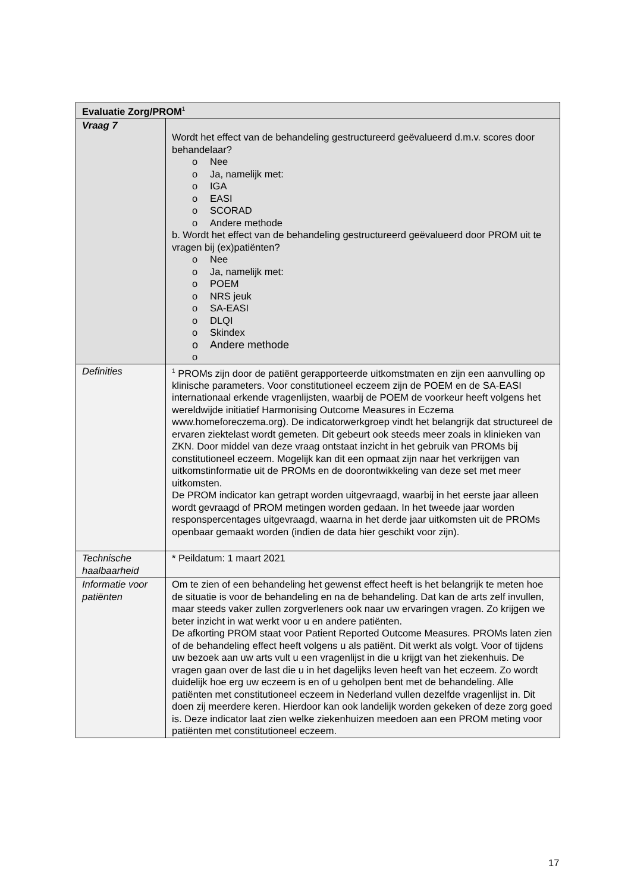| Evaluatie Zorg/PROM<sup>1</sup> | |
| --- | --- |
| Vraag 7 | Wordt het effect van de behandeling gestructureerd geëvalueerd d.m.v. scores door behandelaar? o Nee o Ja, namelijk met: o IGA o EASI o SCORAD o Andere methode b. Wordt het effect van de behandeling gestructureerd geëvalueerd door PROM uit te vragen bij (ex)patiënten? o Nee o Ja, namelijk met: o POEM o NRS jeuk o SA-EASI o DLQI o Skindex o Andere methode o |
| Definities | <sup>1</sup> PROMs zijn door de patiënt gerapporteerde uitkomstmaten en zijn een aanvulling op klinische parameters. Voor constitutioneel eczeem zijn de POEM en de SA-EASI internationaal erkende vragenlijsten, waarbij de POEM de voorkeur heeft volgens het wereldwijde initiatief Harmonising Outcome Measures in Eczema www.homeforeczema.org). De indicatorwerkgroep vindt het belangrijk dat structureel de ervaren ziektelast wordt gemeten. Dit gebeurt ook steeds meer zoals in klinieken van ZKN. Door middel van deze vraag ontstaat inzicht in het gebruik van PROMs bij constitutioneel eczeem. Mogelijk kan dit een opmaat zijn naar het verkrijgen van uitkomstinformatie uit de PROMs en de doorontwikkeling van deze set met meer uitkomsten. De PROM indicator kan getrapt worden uitgevraagd, waarbij in het eerste jaar alleen wordt gevraagd of PROM metingen worden gedaan. In het tweede jaar worden responspercentages uitgevraagd, waarna in het derde jaar uitkomsten uit de PROMs openbaar gemaakt worden (indien de data hier geschikt voor zijn). |
| Technische haalbaarheid | * Peildatum: 1 maart 2021 |
| Informatie voor patiënten | Om te zien of een behandeling het gewenst effect heeft is het belangrijk te meten hoe de situatie is voor de behandeling en na de behandeling. Dat kan de arts zelf invullen, maar steeds vaker zullen zorgverleners ook naar uw ervaringen vragen. Zo krijgen we beter inzicht in wat werkt voor u en andere patiënten. De afkorting PROM staat voor Patient Reported Outcome Measures. PROMs laten zien of de behandeling effect heeft volgens u als patiënt. Dit werkt als volgt. Voor of tijdens uw bezoek aan uw arts vult u een vragenlijst in die u krijgt van het ziekenhuis. De vragen gaan over de last die u in het dagelijks leven heeft van het eczeem. Zo wordt duidelijk hoe erg uw eczeem is en of u geholpen bent met de behandeling. Alle patiënten met constitutioneel eczeem in Nederland vullen dezelfde vragenlijst in. Dit doen zij meerdere keren. Hierdoor kan ook landelijk worden gekeken of deze zorg goed is. Deze indicator laat zien welke ziekenhuizen meedoen aan een PROM meting voor patiënten met constitutioneel eczeem. |
17